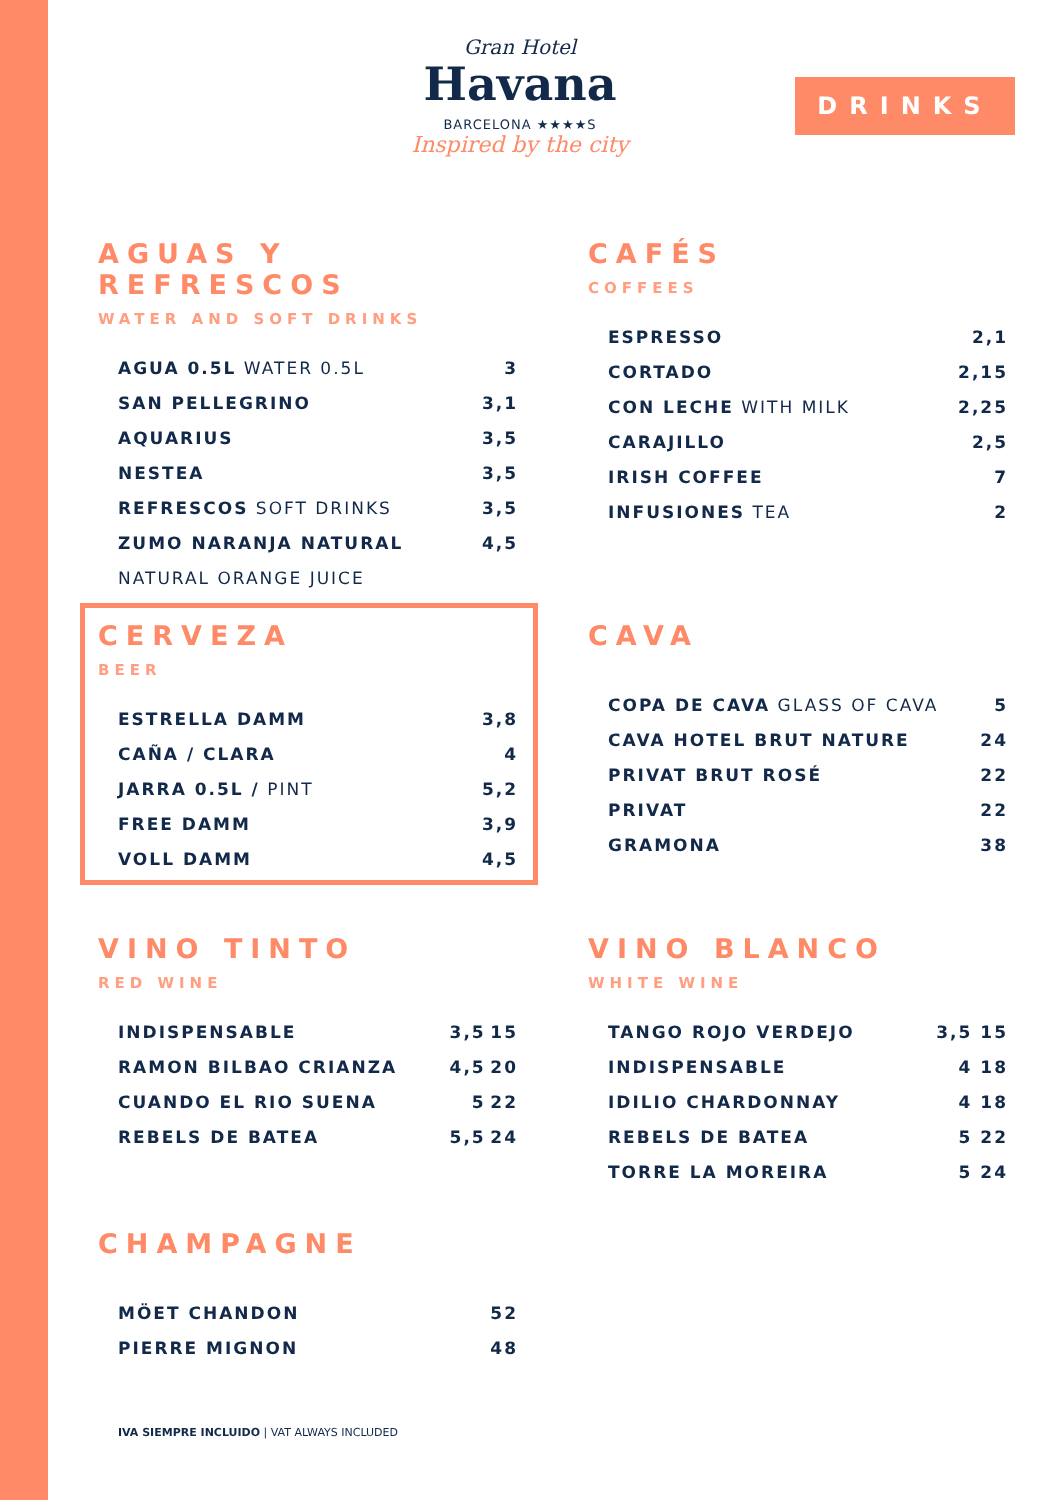Gran Hotel
Havana
BARCELONA ★★★★S
Inspired by the city
DRINKS
AGUAS Y REFRESCOS
WATER AND SOFT DRINKS
| AGUA 0.5L WATER 0.5L | 3 |
| SAN PELLEGRINO | 3,1 |
| AQUARIUS | 3,5 |
| NESTEA | 3,5 |
| REFRESCOS SOFT DRINKS | 3,5 |
| ZUMO NARANJA NATURAL | 4,5 |
| NATURAL ORANGE JUICE | |
CAFÉS
COFFEES
| ESPRESSO | 2,1 |
| CORTADO | 2,15 |
| CON LECHE WITH MILK | 2,25 |
| CARAJILLO | 2,5 |
| IRISH COFFEE | 7 |
| INFUSIONES TEA | 2 |
CERVEZA
BEER
| ESTRELLA DAMM | 3,8 |
| CAÑA / CLARA | 4 |
| JARRA 0.5L / PINT | 5,2 |
| FREE DAMM | 3,9 |
| VOLL DAMM | 4,5 |
CAVA
| COPA DE CAVA GLASS OF CAVA | 5 |
| CAVA HOTEL BRUT NATURE | 24 |
| PRIVAT BRUT ROSÉ | 22 |
| PRIVAT | 22 |
| GRAMONA | 38 |
VINO TINTO
RED WINE
| INDISPENSABLE | 3,5 | 15 |
| RAMON BILBAO CRIANZA | 4,5 | 20 |
| CUANDO EL RIO SUENA | 5 | 22 |
| REBELS DE BATEA | 5,5 | 24 |
VINO BLANCO
WHITE WINE
| TANGO ROJO VERDEJO | 3,5 | 15 |
| INDISPENSABLE | 4 | 18 |
| IDILIO CHARDONNAY | 4 | 18 |
| REBELS DE BATEA | 5 | 22 |
| TORRE LA MOREIRA | 5 | 24 |
CHAMPAGNE
| MÖET CHANDON | 52 |
| PIERRE MIGNON | 48 |
IVA SIEMPRE INCLUIDO | VAT ALWAYS INCLUDED